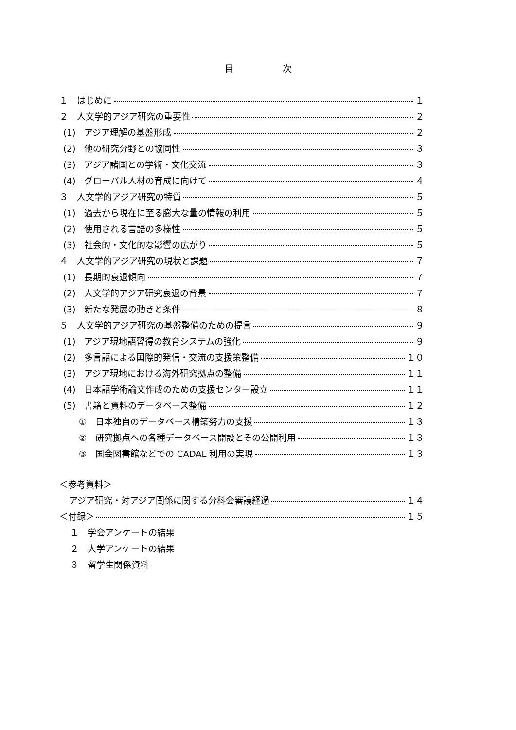目次
１　はじめに １
２　人文学的アジア研究の重要性 ２
(1)　アジア理解の基盤形成 ２
(2)　他の研究分野との協同性 ３
(3)　アジア諸国との学術・文化交流 ３
(4)　グローバル人材の育成に向けて ４
３　人文学的アジア研究の特質 ５
(1)　過去から現在に至る膨大な量の情報の利用 ５
(2)　使用される言語の多様性 ５
(3)　社会的・文化的な影響の広がり ５
４　人文学的アジア研究の現状と課題 ７
(1)　長期的衰退傾向 ７
(2)　人文学的アジア研究衰退の背景 ７
(3)　新たな発展の動きと条件 ８
５　人文学的アジア研究の基盤整備のための提言 ９
(1)　アジア現地語習得の教育システムの強化 ９
(2)　多言語による国際的発信・交流の支援策整備 １０
(3)　アジア現地における海外研究拠点の整備 １１
(4)　日本語学術論文作成のための支援センター設立 １１
(5)　書籍と資料のデータベース整備 １２
①　日本独自のデータベース構築努力の支援 １３
②　研究拠点への各種データベース開設とその公開利用 １３
③　国会図書館などでの CADAL 利用の実現 １３
＜参考資料＞
アジア研究・対アジア関係に関する分科会審議経過 １４
＜付録＞ １５
１　学会アンケートの結果
２　大学アンケートの結果
３　留学生関係資料